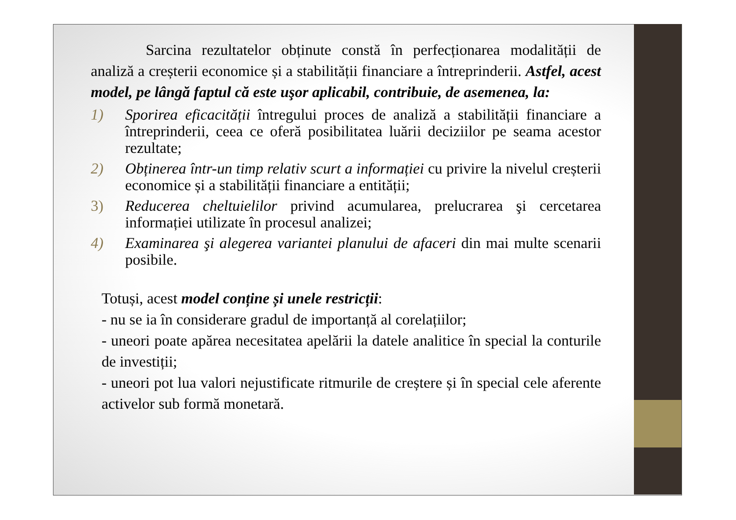Sarcina rezultatelor obținute constă în perfecționarea modalității de analiză a creșterii economice și a stabilității financiare a întreprinderii. Astfel, acest model, pe lângă faptul că este uşor aplicabil, contribuie, de asemenea, la:
1) Sporirea eficacității întregului proces de analiză a stabilității financiare a întreprinderii, ceea ce oferă posibilitatea luării deciziilor pe seama acestor rezultate;
2) Obținerea într-un timp relativ scurt a informației cu privire la nivelul creșterii economice și a stabilității financiare a entității;
3) Reducerea cheltuielilor privind acumularea, prelucrarea şi cercetarea informației utilizate în procesul analizei;
4) Examinarea şi alegerea variantei planului de afaceri din mai multe scenarii posibile.
Totuși, acest model conține și unele restricții:
- nu se ia în considerare gradul de importanță al corelațiilor;
- uneori poate apărea necesitatea apelării la datele analitice în special la conturile de investiții;
- uneori pot lua valori nejustificate ritmurile de creștere și în special cele aferente activelor sub formă monetară.